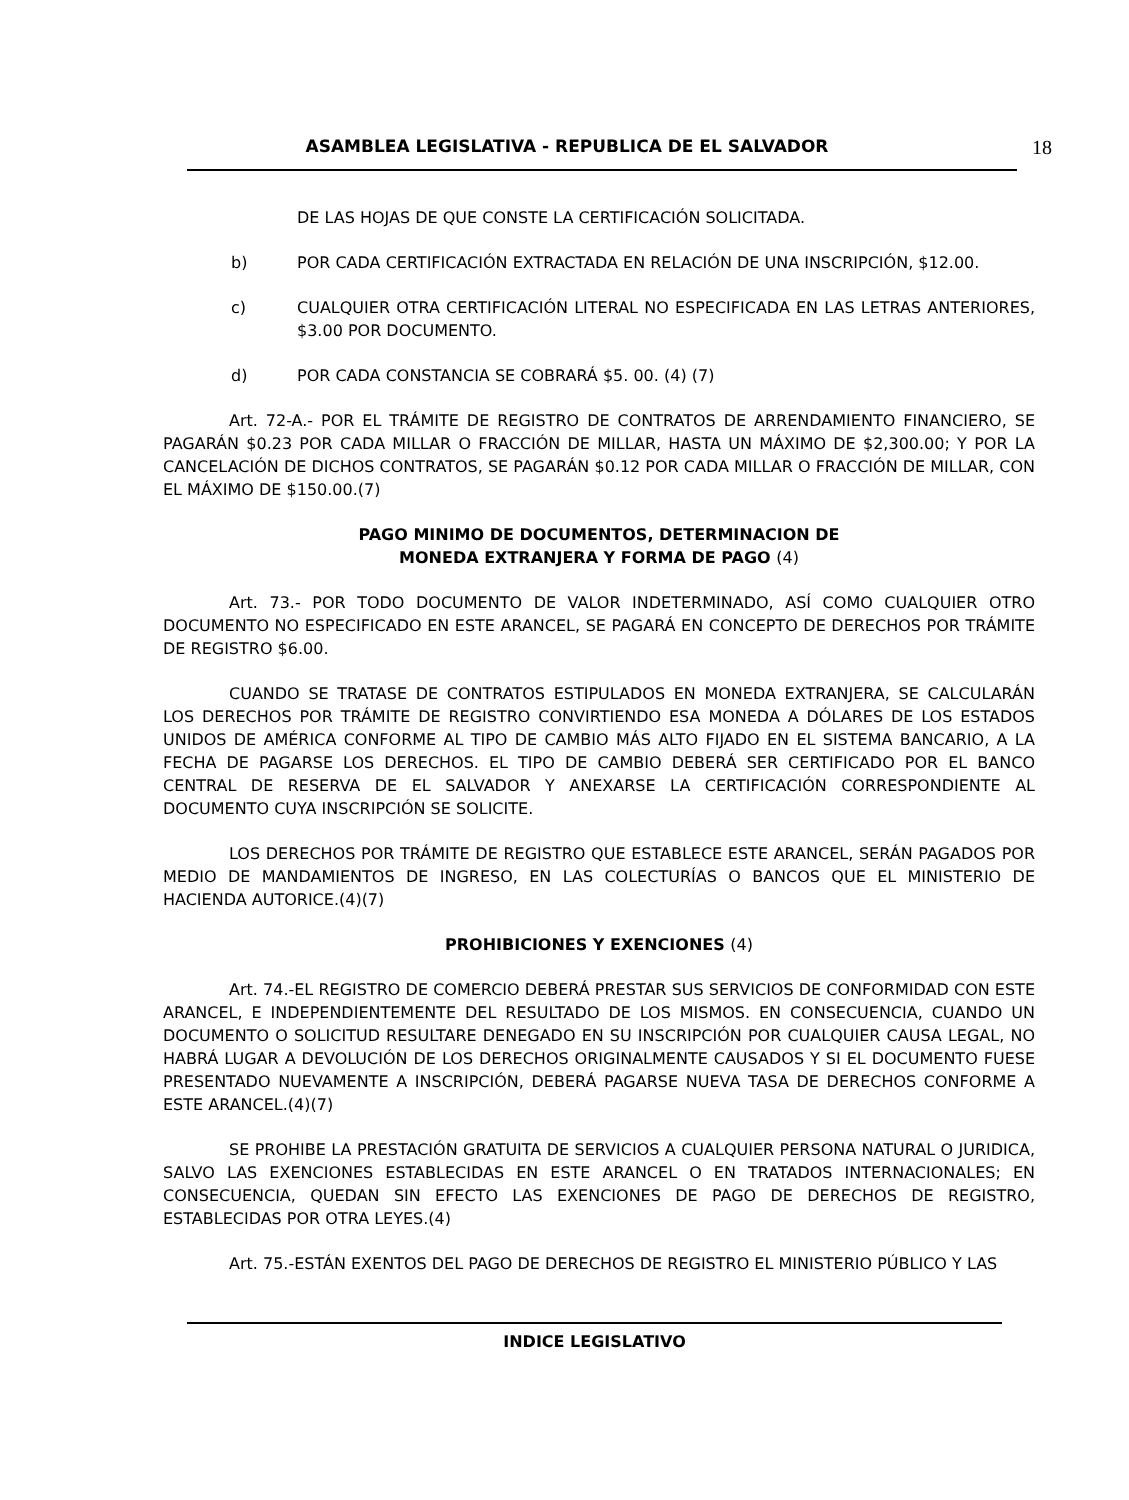ASAMBLEA LEGISLATIVA - REPUBLICA DE EL SALVADOR 18
DE LAS HOJAS DE QUE CONSTE LA CERTIFICACIÓN SOLICITADA.
b) POR CADA CERTIFICACIÓN EXTRACTADA EN RELACIÓN DE UNA INSCRIPCIÓN, $12.00.
c) CUALQUIER OTRA CERTIFICACIÓN LITERAL NO ESPECIFICADA EN LAS LETRAS ANTERIORES, $3.00 POR DOCUMENTO.
d) POR CADA CONSTANCIA SE COBRARÁ $5. 00. (4) (7)
Art. 72-A.- POR EL TRÁMITE DE REGISTRO DE CONTRATOS DE ARRENDAMIENTO FINANCIERO, SE PAGARÁN $0.23 POR CADA MILLAR O FRACCIÓN DE MILLAR, HASTA UN MÁXIMO DE $2,300.00; Y POR LA CANCELACIÓN DE DICHOS CONTRATOS, SE PAGARÁN $0.12 POR CADA MILLAR O FRACCIÓN DE MILLAR, CON EL MÁXIMO DE $150.00.(7)
PAGO MINIMO DE DOCUMENTOS, DETERMINACION DE
MONEDA EXTRANJERA Y FORMA DE PAGO (4)
Art. 73.- POR TODO DOCUMENTO DE VALOR INDETERMINADO, ASÍ COMO CUALQUIER OTRO DOCUMENTO NO ESPECIFICADO EN ESTE ARANCEL, SE PAGARÁ EN CONCEPTO DE DERECHOS POR TRÁMITE DE REGISTRO $6.00.
CUANDO SE TRATASE DE CONTRATOS ESTIPULADOS EN MONEDA EXTRANJERA, SE CALCULARÁN LOS DERECHOS POR TRÁMITE DE REGISTRO CONVIRTIENDO ESA MONEDA A DÓLARES DE LOS ESTADOS UNIDOS DE AMÉRICA CONFORME AL TIPO DE CAMBIO MÁS ALTO FIJADO EN EL SISTEMA BANCARIO, A LA FECHA DE PAGARSE LOS DERECHOS. EL TIPO DE CAMBIO DEBERÁ SER CERTIFICADO POR EL BANCO CENTRAL DE RESERVA DE EL SALVADOR Y ANEXARSE LA CERTIFICACIÓN CORRESPONDIENTE AL DOCUMENTO CUYA INSCRIPCIÓN SE SOLICITE.
LOS DERECHOS POR TRÁMITE DE REGISTRO QUE ESTABLECE ESTE ARANCEL, SERÁN PAGADOS POR MEDIO DE MANDAMIENTOS DE INGRESO, EN LAS COLECTURÍAS O BANCOS QUE EL MINISTERIO DE HACIENDA AUTORICE.(4)(7)
PROHIBICIONES Y EXENCIONES (4)
Art. 74.-EL REGISTRO DE COMERCIO DEBERÁ PRESTAR SUS SERVICIOS DE CONFORMIDAD CON ESTE ARANCEL, E INDEPENDIENTEMENTE DEL RESULTADO DE LOS MISMOS. EN CONSECUENCIA, CUANDO UN DOCUMENTO O SOLICITUD RESULTARE DENEGADO EN SU INSCRIPCIÓN POR CUALQUIER CAUSA LEGAL, NO HABRÁ LUGAR A DEVOLUCIÓN DE LOS DERECHOS ORIGINALMENTE CAUSADOS Y SI EL DOCUMENTO FUESE PRESENTADO NUEVAMENTE A INSCRIPCIÓN, DEBERÁ PAGARSE NUEVA TASA DE DERECHOS CONFORME A ESTE ARANCEL.(4)(7)
SE PROHIBE LA PRESTACIÓN GRATUITA DE SERVICIOS A CUALQUIER PERSONA NATURAL O JURIDICA, SALVO LAS EXENCIONES ESTABLECIDAS EN ESTE ARANCEL O EN TRATADOS INTERNACIONALES; EN CONSECUENCIA, QUEDAN SIN EFECTO LAS EXENCIONES DE PAGO DE DERECHOS DE REGISTRO, ESTABLECIDAS POR OTRA LEYES.(4)
Art. 75.-ESTÁN EXENTOS DEL PAGO DE DERECHOS DE REGISTRO EL MINISTERIO PÚBLICO Y LAS
INDICE LEGISLATIVO